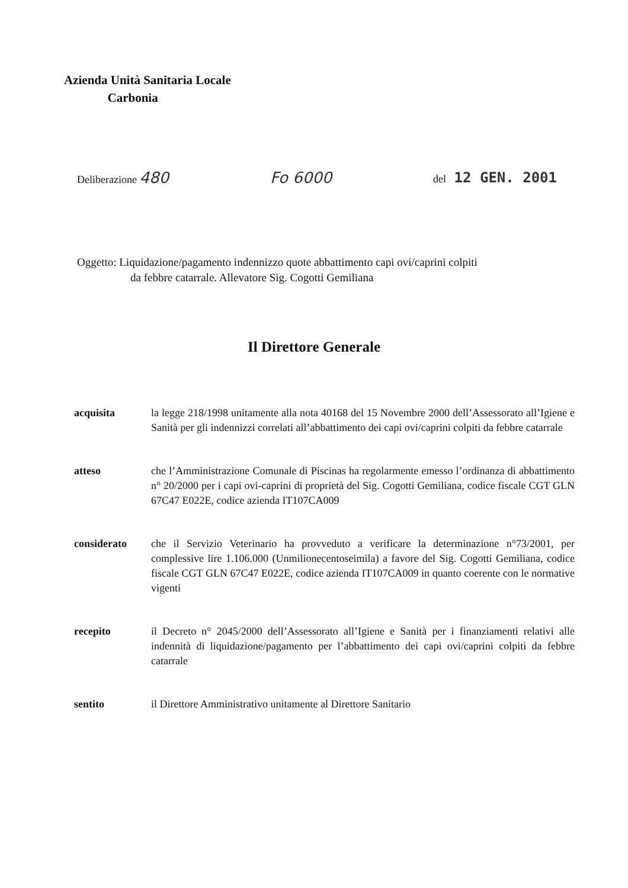Azienda Unità Sanitaria Locale
Carbonia
Deliberazione 480 Fo 6000 del 12 GEN. 2001
Oggetto: Liquidazione/pagamento indennizzo quote abbattimento capi ovi/caprini colpiti
da febbre catarrale. Allevatore Sig. Cogotti Gemiliana
Il Direttore Generale
acquisita la legge 218/1998 unitamente alla nota 40168 del 15 Novembre 2000 dell’Assessorato all’Igiene e Sanità per gli indennizzi correlati all’abbattimento dei capi ovi/caprini colpiti da febbre catarrale
atteso che l’Amministrazione Comunale di Piscinas ha regolarmente emesso l’ordinanza di abbattimento n° 20/2000 per i capi ovi-caprini di proprietà del Sig. Cogotti Gemiliana, codice fiscale CGT GLN 67C47 E022E, codice azienda IT107CA009
considerato che il Servizio Veterinario ha provveduto a verificare la determinazione n°73/2001, per complessive lire 1.106.000 (Unmilionecentoseimila) a favore del Sig. Cogotti Gemiliana, codice fiscale CGT GLN 67C47 E022E, codice azienda IT107CA009 in quanto coerente con le normative vigenti
recepito il Decreto n° 2045/2000 dell’Assessorato all’Igiene e Sanità per i finanziamenti relativi alle indennità di liquidazione/pagamento per l’abbattimento dei capi ovi/caprini colpiti da febbre catarrale
sentito il Direttore Amministrativo unitamente al Direttore Sanitario